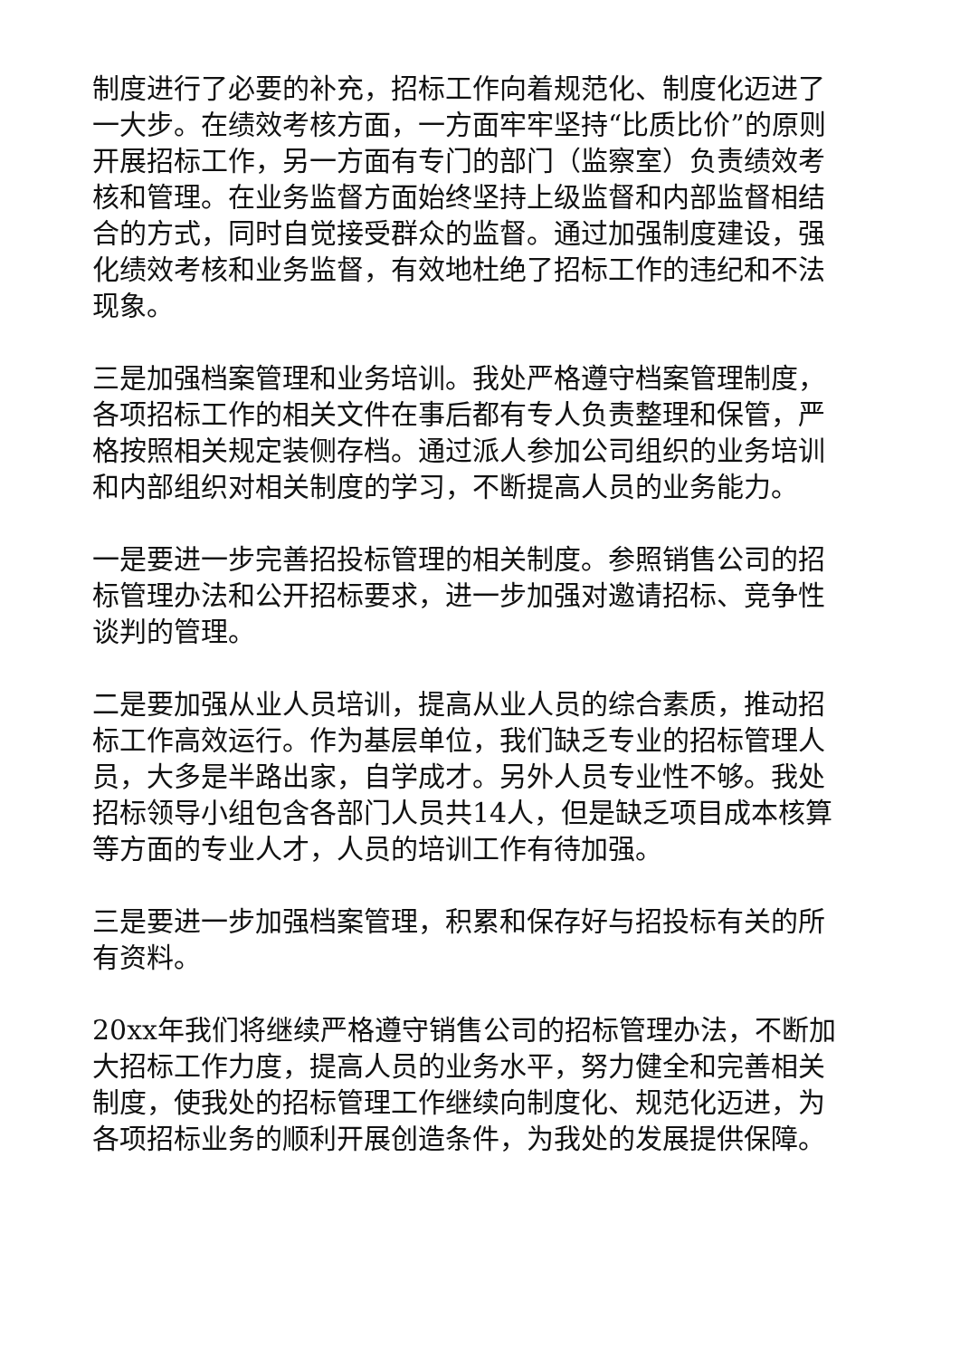制度进行了必要的补充，招标工作向着规范化、制度化迈进了一大步。在绩效考核方面，一方面牢牢坚持“比质比价”的原则开展招标工作，另一方面有专门的部门（监察室）负责绩效考核和管理。在业务监督方面始终坚持上级监督和内部监督相结合的方式，同时自觉接受群众的监督。通过加强制度建设，强化绩效考核和业务监督，有效地杜绝了招标工作的违纪和不法现象。
三是加强档案管理和业务培训。我处严格遵守档案管理制度，各项招标工作的相关文件在事后都有专人负责整理和保管，严格按照相关规定装侧存档。通过派人参加公司组织的业务培训和内部组织对相关制度的学习，不断提高人员的业务能力。
一是要进一步完善招投标管理的相关制度。参照销售公司的招标管理办法和公开招标要求，进一步加强对邀请招标、竞争性谈判的管理。
二是要加强从业人员培训，提高从业人员的综合素质，推动招标工作高效运行。作为基层单位，我们缺乏专业的招标管理人员，大多是半路出家，自学成才。另外人员专业性不够。我处招标领导小组包含各部门人员共14人，但是缺乏项目成本核算等方面的专业人才，人员的培训工作有待加强。
三是要进一步加强档案管理，积累和保存好与招投标有关的所有资料。
20xx年我们将继续严格遵守销售公司的招标管理办法，不断加大招标工作力度，提高人员的业务水平，努力健全和完善相关制度，使我处的招标管理工作继续向制度化、规范化迈进，为各项招标业务的顺利开展创造条件，为我处的发展提供保障。